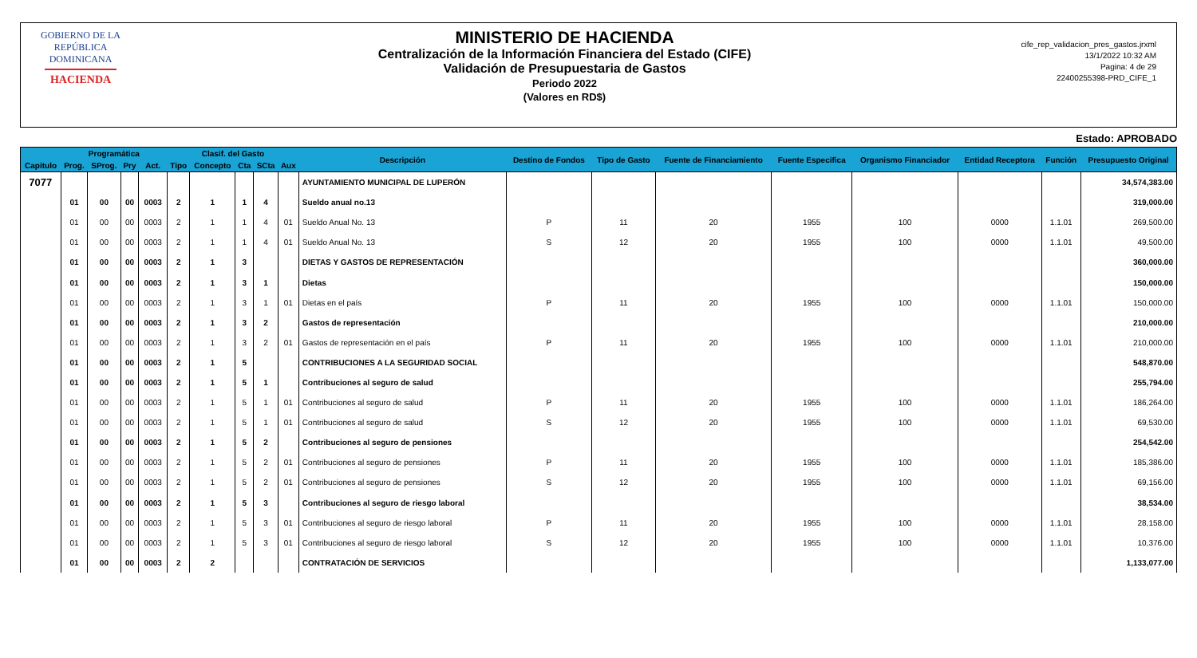GOBIERNO DE LA
REPÚBLICA
DOMINICANA
HACIENDA
MINISTERIO DE HACIENDA
Centralización de la Información Financiera del Estado (CIFE)
Validación de Presupuestaria de Gastos
Periodo 2022
(Valores en RD$)
cife_rep_validacion_pres_gastos.jrxml
13/1/2022 10:32 AM
Pagina: 4 de 29
22400255398-PRD_CIFE_1
Estado: APROBADO
| | Programática | | | | Clasif. del Gasto | | | | | Descripción | Destino de Fondos | Tipo de Gasto | Fuente de Financiamiento | Fuente Especifica | Organismo Financiador | Entidad Receptora | Función | Presupuesto Original |
| --- | --- | --- | --- | --- | --- | --- | --- | --- | --- | --- | --- | --- | --- | --- | --- | --- | --- | --- |
| Capitulo | Prog. | SProg. | Pry | Act. | Tipo | Concepto | Cta | SCta | Aux | | | | | | | | | |
| 7077 | | | | | | | | | | AYUNTAMIENTO MUNICIPAL DE LUPERÓN | | | | | | | | 34,574,383.00 |
| | 01 | 00 | 00 | 0003 | 2 | 1 | 1 | 4 | | Sueldo anual no.13 | | | | | | | | 319,000.00 |
| | 01 | 00 | 00 | 0003 | 2 | 1 | 1 | 4 | 01 | Sueldo Anual No. 13 | P | 11 | 20 | 1955 | 100 | 0000 | 1.1.01 | 269,500.00 |
| | 01 | 00 | 00 | 0003 | 2 | 1 | 1 | 4 | 01 | Sueldo Anual No. 13 | S | 12 | 20 | 1955 | 100 | 0000 | 1.1.01 | 49,500.00 |
| | 01 | 00 | 00 | 0003 | 2 | 1 | 3 | | | DIETAS Y GASTOS DE REPRESENTACIÓN | | | | | | | | 360,000.00 |
| | 01 | 00 | 00 | 0003 | 2 | 1 | 3 | 1 | | Dietas | | | | | | | | 150,000.00 |
| | 01 | 00 | 00 | 0003 | 2 | 1 | 3 | 1 | 01 | Dietas en el país | P | 11 | 20 | 1955 | 100 | 0000 | 1.1.01 | 150,000.00 |
| | 01 | 00 | 00 | 0003 | 2 | 1 | 3 | 2 | | Gastos de representación | | | | | | | | 210,000.00 |
| | 01 | 00 | 00 | 0003 | 2 | 1 | 3 | 2 | 01 | Gastos de representación en el país | P | 11 | 20 | 1955 | 100 | 0000 | 1.1.01 | 210,000.00 |
| | 01 | 00 | 00 | 0003 | 2 | 1 | 5 | | | CONTRIBUCIONES A LA SEGURIDAD SOCIAL | | | | | | | | 548,870.00 |
| | 01 | 00 | 00 | 0003 | 2 | 1 | 5 | 1 | | Contribuciones al seguro de salud | | | | | | | | 255,794.00 |
| | 01 | 00 | 00 | 0003 | 2 | 1 | 5 | 1 | 01 | Contribuciones al seguro de salud | P | 11 | 20 | 1955 | 100 | 0000 | 1.1.01 | 186,264.00 |
| | 01 | 00 | 00 | 0003 | 2 | 1 | 5 | 1 | 01 | Contribuciones al seguro de salud | S | 12 | 20 | 1955 | 100 | 0000 | 1.1.01 | 69,530.00 |
| | 01 | 00 | 00 | 0003 | 2 | 1 | 5 | 2 | | Contribuciones al seguro de pensiones | | | | | | | | 254,542.00 |
| | 01 | 00 | 00 | 0003 | 2 | 1 | 5 | 2 | 01 | Contribuciones al seguro de pensiones | P | 11 | 20 | 1955 | 100 | 0000 | 1.1.01 | 185,386.00 |
| | 01 | 00 | 00 | 0003 | 2 | 1 | 5 | 2 | 01 | Contribuciones al seguro de pensiones | S | 12 | 20 | 1955 | 100 | 0000 | 1.1.01 | 69,156.00 |
| | 01 | 00 | 00 | 0003 | 2 | 1 | 5 | 3 | | Contribuciones al seguro de riesgo laboral | | | | | | | | 38,534.00 |
| | 01 | 00 | 00 | 0003 | 2 | 1 | 5 | 3 | 01 | Contribuciones al seguro de riesgo laboral | P | 11 | 20 | 1955 | 100 | 0000 | 1.1.01 | 28,158.00 |
| | 01 | 00 | 00 | 0003 | 2 | 1 | 5 | 3 | 01 | Contribuciones al seguro de riesgo laboral | S | 12 | 20 | 1955 | 100 | 0000 | 1.1.01 | 10,376.00 |
| | 01 | 00 | 00 | 0003 | 2 | 2 | | | | CONTRATACIÓN DE SERVICIOS | | | | | | | | 1,133,077.00 |